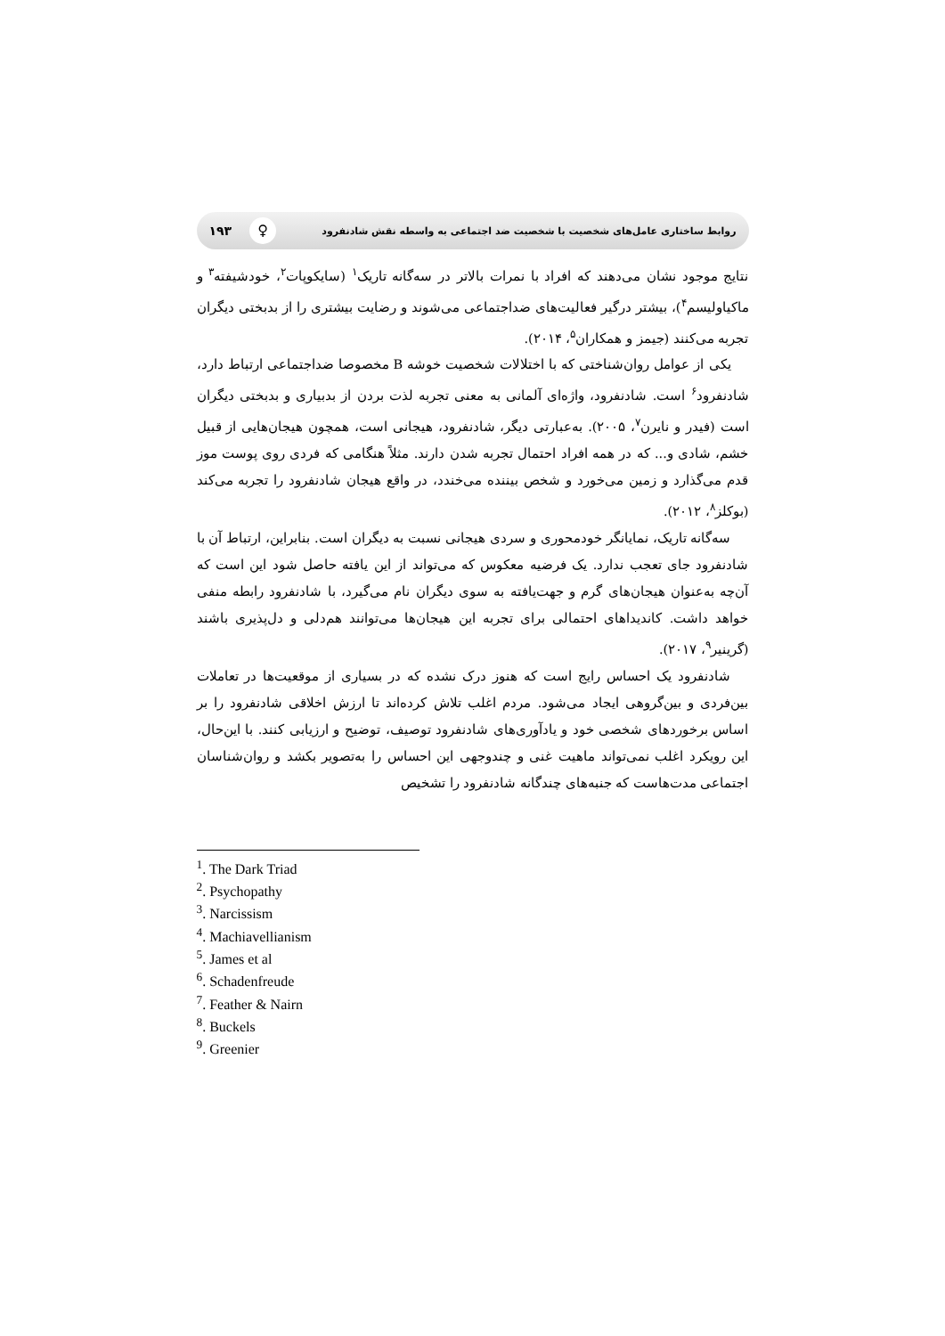روابط ساختاری عامل‌های شخصیت با شخصیت ضد اجتماعی به واسطه نقش شادنفرود ♀ ۱۹۳
نتایج موجود نشان می‌دهند که افراد با نمرات بالاتر در سه‌گانه تاریک<sup>۱</sup> (سایکوپات<sup>۲</sup>، خودشیفته<sup>۳</sup> و ماکیاولیسم<sup>۴</sup>)، بیشتر درگیر فعالیت‌های ضداجتماعی می‌شوند و رضایت بیشتری را از بدبختی دیگران تجربه می‌کنند (جیمز و همکاران<sup>۵</sup>، ۲۰۱۴).
یکی از عوامل روان‌شناختی که با اختلالات شخصیت خوشه B مخصوصا ضداجتماعی ارتباط دارد، شادنفرود<sup>۶</sup> است. شادنفرود، واژه‌ای آلمانی به معنی تجربه لذت بردن از بدبیاری و بدبختی دیگران است (فیدر و نایرن<sup>۷</sup>، ۲۰۰۵). به‌عبارتی دیگر، شادنفرود، هیجانی است، همچون هیجان‌هایی از قبیل خشم، شادی و... که در همه افراد احتمال تجربه شدن دارند. مثلاً هنگامی که فردی روی پوست موز قدم می‌گذارد و زمین می‌خورد و شخص بیننده می‌خندد، در واقع هیجان شادنفرود را تجربه می‌کند (بوکلز<sup>۸</sup>، ۲۰۱۲).
سه‌گانه تاریک، نمایانگر خودمحوری و سردی هیجانی نسبت به دیگران است. بنابراین، ارتباط آن با شادنفرود جای تعجب ندارد. یک فرضیه معکوس که می‌تواند از این یافته حاصل شود این است که آن‌چه به‌عنوان هیجان‌های گرم و جهت‌یافته به سوی دیگران نام می‌گیرد، با شادنفرود رابطه منفی خواهد داشت. کاندیداهای احتمالی برای تجربه این هیجان‌ها می‌توانند هم‌دلی و دل‌پذیری باشند (گرینیر<sup>۹</sup>، ۲۰۱۷).
شادنفرود یک احساس رایج است که هنوز درک نشده که در بسیاری از موقعیت‌ها در تعاملات بین‌فردی و بین‌گروهی ایجاد می‌شود. مردم اغلب تلاش کرده‌اند تا ارزش اخلاقی شادنفرود را بر اساس برخوردهای شخصی خود و یادآوری‌های شادنفرود توصیف، توضیح و ارزیابی کنند. با این‌حال، این رویکرد اغلب نمی‌تواند ماهیت غنی و چندوجهی این احساس را به‌تصویر بکشد و روان‌شناسان اجتماعی مدت‌هاست که جنبه‌های چندگانه شادنفرود را تشخیص
<sup>1</sup>. The Dark Triad
<sup>2</sup>. Psychopathy
<sup>3</sup>. Narcissism
<sup>4</sup>. Machiavellianism
<sup>5</sup>. James et al
<sup>6</sup>. Schadenfreude
<sup>7</sup>. Feather & Nairn
<sup>8</sup>. Buckels
<sup>9</sup>. Greenier